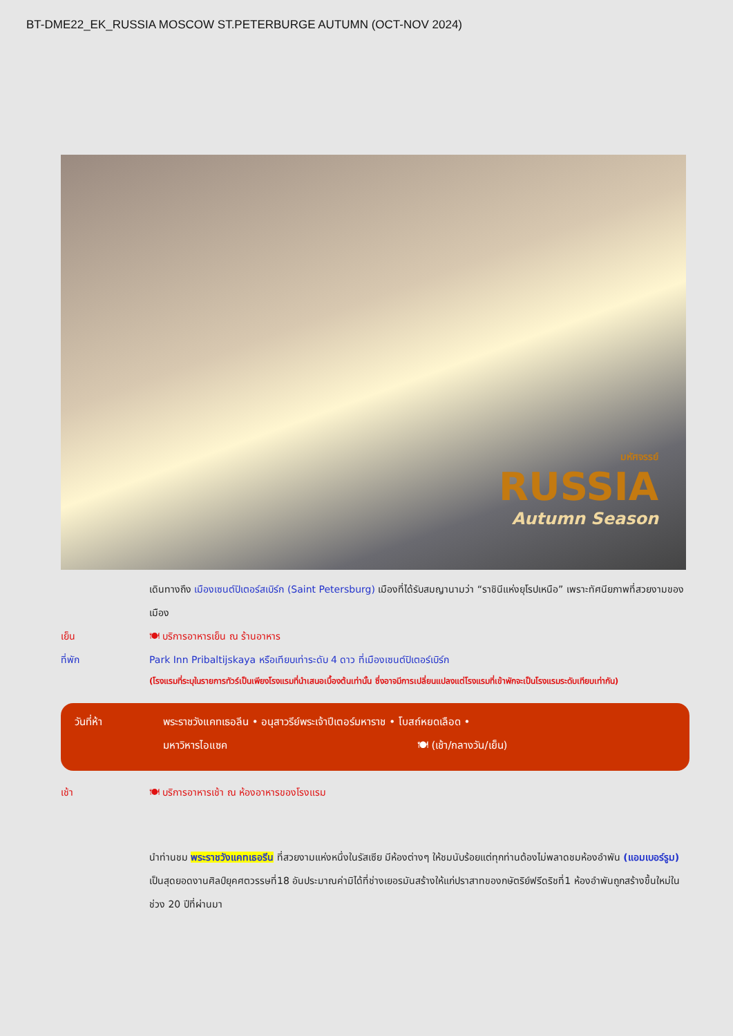BT-DME22_EK_RUSSIA MOSCOW ST.PETERBURGE AUTUMN (OCT-NOV 2024)
มหัศจรรย์
RUSSIA
Autumn Season
เดินทางถึง เมืองเซนต์ปิเตอร์สเบิร์ก (Saint Petersburg) เมืองที่ได้รับสมญานามว่า “ราชินีแห่งยุโรปเหนือ” เพราะทัศนียภาพที่สวยงามของเมือง
เย็น 🍽 บริการอาหารเย็น ณ ร้านอาหาร
ที่พัก Park Inn Pribaltijskaya หรือเทียบเท่าระดับ 4 ดาว ที่เมืองเซนต์ปิเตอร์เบิร์ก
(โรงแรมที่ระบุในรายการทัวร์เป็นเพียงโรงแรมที่นำเสนอเบื้องต้นเท่านั้น ซึ่งอาจมีการเปลี่ยนแปลงแต่โรงแรมที่เข้าพักจะเป็นโรงแรมระดับเทียบเท่ากัน)
วันที่ห้า พระราชวังแคทเธอลีน • อนุสาวรีย์พระเจ้าปีเตอร์มหาราช • โบสถ์หยดเลือด •
มหาวิหารไอแซค 🍽 (เช้า/กลางวัน/เย็น)
เช้า 🍽 บริการอาหารเช้า ณ ห้องอาหารของโรงแรม
นำท่านชม พระราชวังแคทเธอรีน ที่สวยงามแห่งหนึ่งในรัสเซีย มีห้องต่างๆ ให้ชมนับร้อยแต่ทุกท่านต้องไม่พลาดชมห้องอำพัน (แอมเบอร์รูม) เป็นสุดยอดงานศิลป์ยุคศตวรรษที่18 อันประมาณค่ามิได้ที่ช่างเยอรมันสร้างให้แก่ปราสาทของกษัตริย์ฟรีดริชที่1 ห้องอำพันถูกสร้างขึ้นใหม่ในช่วง 20 ปีที่ผ่านมา